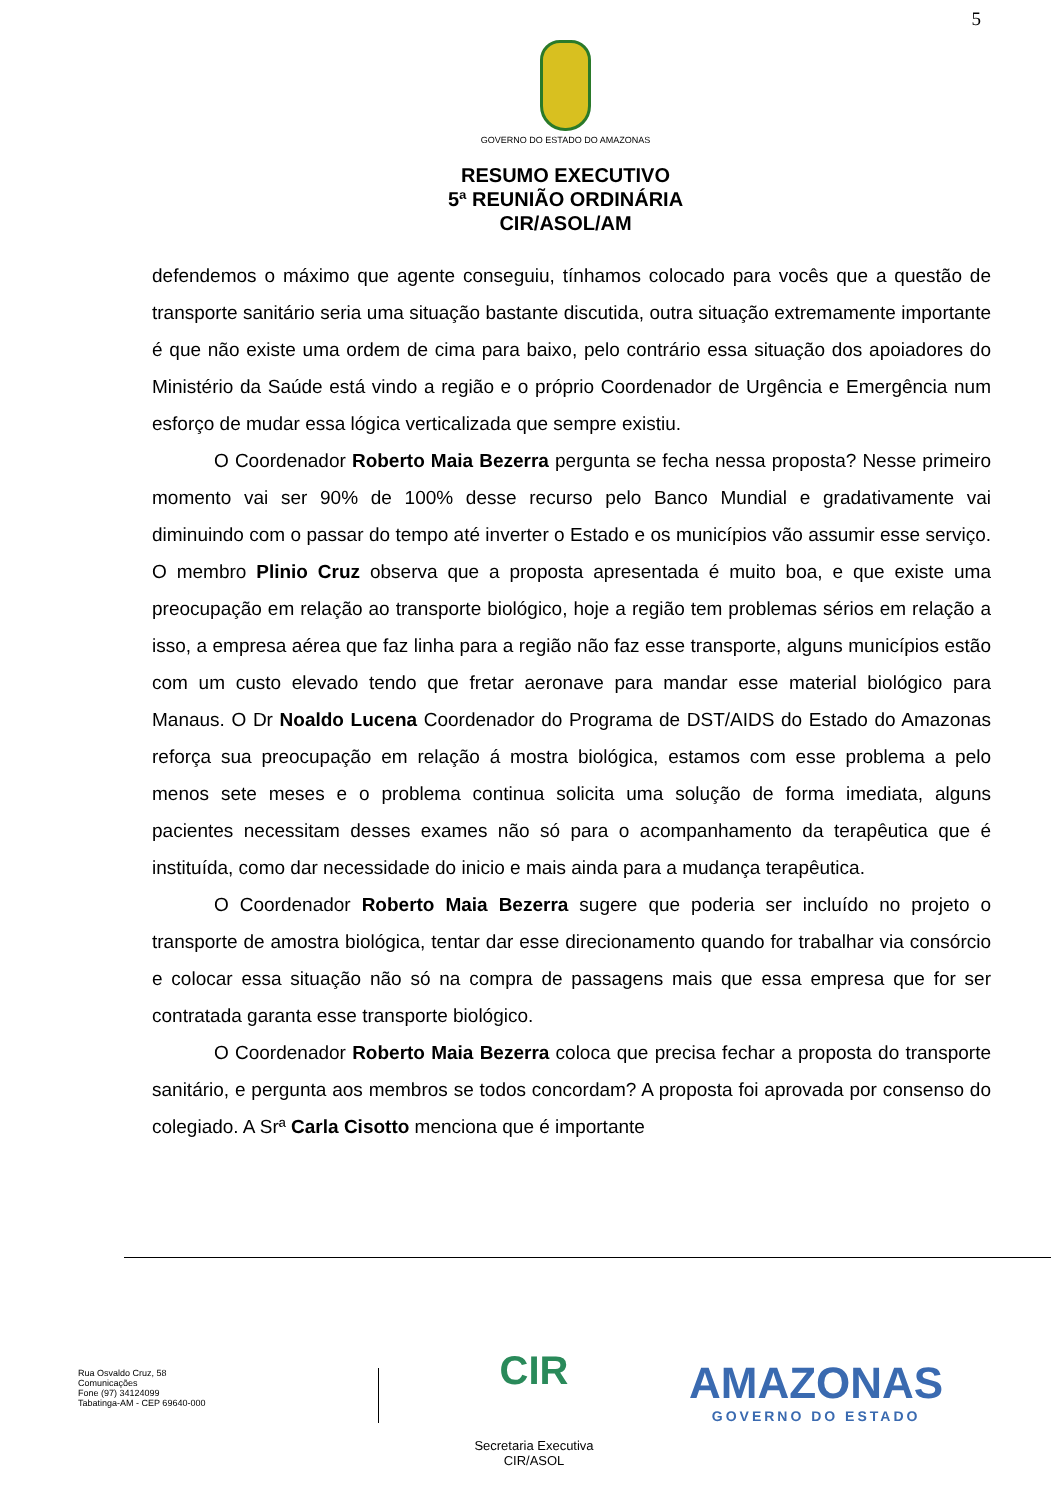5
GOVERNO DO ESTADO DO AMAZONAS
RESUMO EXECUTIVO
5ª REUNIÃO ORDINÁRIA
CIR/ASOL/AM
defendemos o máximo que agente conseguiu, tínhamos colocado para vocês que a questão de transporte sanitário seria uma situação bastante discutida, outra situação extremamente importante é que não existe uma ordem de cima para baixo, pelo contrário essa situação dos apoiadores do Ministério da Saúde está vindo a região e o próprio Coordenador de Urgência e Emergência num esforço de mudar essa lógica verticalizada que sempre existiu.
O Coordenador Roberto Maia Bezerra pergunta se fecha nessa proposta? Nesse primeiro momento vai ser 90% de 100% desse recurso pelo Banco Mundial e gradativamente vai diminuindo com o passar do tempo até inverter o Estado e os municípios vão assumir esse serviço. O membro Plinio Cruz observa que a proposta apresentada é muito boa, e que existe uma preocupação em relação ao transporte biológico, hoje a região tem problemas sérios em relação a isso, a empresa aérea que faz linha para a região não faz esse transporte, alguns municípios estão com um custo elevado tendo que fretar aeronave para mandar esse material biológico para Manaus. O Dr Noaldo Lucena Coordenador do Programa de DST/AIDS do Estado do Amazonas reforça sua preocupação em relação á mostra biológica, estamos com esse problema a pelo menos sete meses e o problema continua solicita uma solução de forma imediata, alguns pacientes necessitam desses exames não só para o acompanhamento da terapêutica que é instituída, como dar necessidade do inicio e mais ainda para a mudança terapêutica.
O Coordenador Roberto Maia Bezerra sugere que poderia ser incluído no projeto o transporte de amostra biológica, tentar dar esse direcionamento quando for trabalhar via consórcio e colocar essa situação não só na compra de passagens mais que essa empresa que for ser contratada garanta esse transporte biológico.
O Coordenador Roberto Maia Bezerra coloca que precisa fechar a proposta do transporte sanitário, e pergunta aos membros se todos concordam? A proposta foi aprovada por consenso do colegiado. A Srª Carla Cisotto menciona que é importante
Rua Osvaldo Cruz, 58
Comunicações
Fone (97) 34124099
Tabatinga-AM - CEP 69640-000
CIR
Secretaria Executiva
CIR/ASOL
AMAZONAS
GOVERNO DO ESTADO